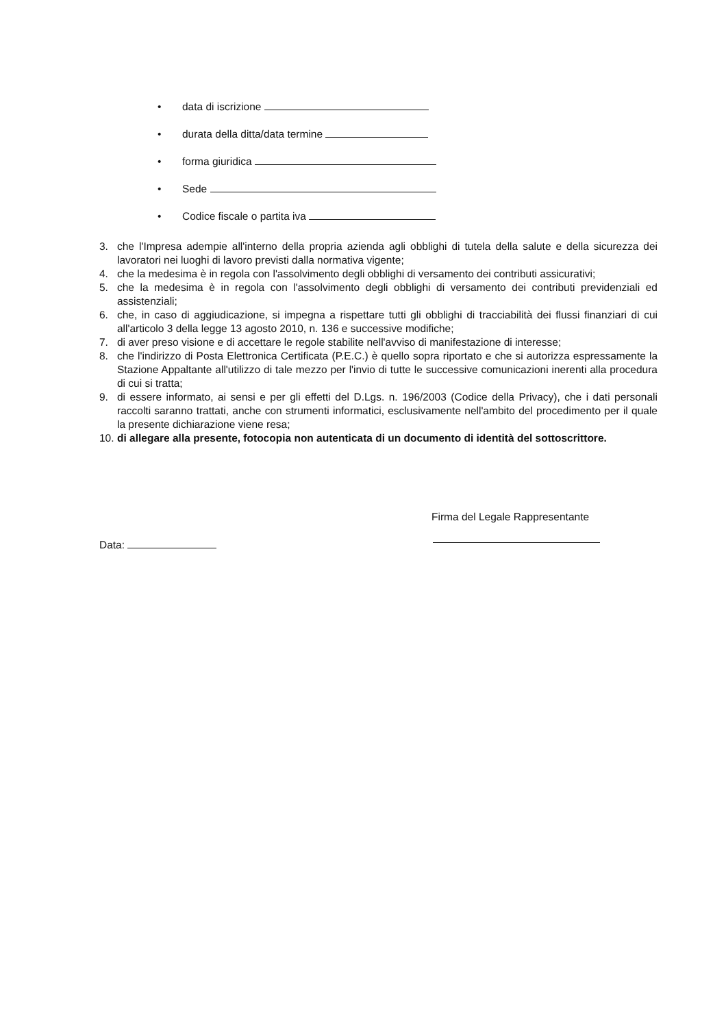• data di iscrizione
• durata della ditta/data termine
• forma giuridica
• Sede
• Codice fiscale o partita iva
3. che l'Impresa adempie all'interno della propria azienda agli obblighi di tutela della salute e della sicurezza dei lavoratori nei luoghi di lavoro previsti dalla normativa vigente;
4. che la medesima è in regola con l'assolvimento degli obblighi di versamento dei contributi assicurativi;
5. che la medesima è in regola con l'assolvimento degli obblighi di versamento dei contributi previdenziali ed assistenziali;
6. che, in caso di aggiudicazione, si impegna a rispettare tutti gli obblighi di tracciabilità dei flussi finanziari di cui all'articolo 3 della legge 13 agosto 2010, n. 136 e successive modifiche;
7. di aver preso visione e di accettare le regole stabilite nell'avviso di manifestazione di interesse;
8. che l'indirizzo di Posta Elettronica Certificata (P.E.C.) è quello sopra riportato e che si autorizza espressamente la Stazione Appaltante all'utilizzo di tale mezzo per l'invio di tutte le successive comunicazioni inerenti alla procedura di cui si tratta;
9. di essere informato, ai sensi e per gli effetti del D.Lgs. n. 196/2003 (Codice della Privacy), che i dati personali raccolti saranno trattati, anche con strumenti informatici, esclusivamente nell'ambito del procedimento per il quale la presente dichiarazione viene resa;
10. di allegare alla presente, fotocopia non autenticata di un documento di identità del sottoscrittore.
Firma del Legale Rappresentante
Data: